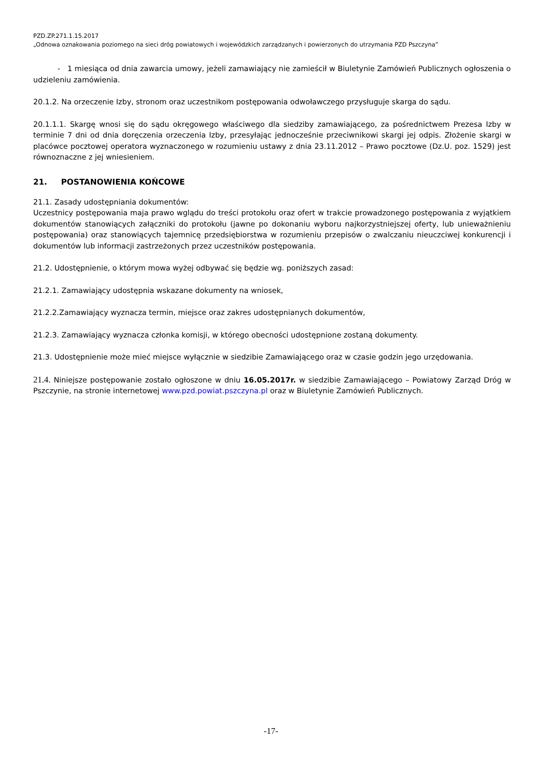PZD.ZP.271.1.15.2017
„Odnowa oznakowania poziomego na sieci dróg powiatowych i wojewódzkich zarządzanych i powierzonych do utrzymania PZD Pszczyna”
- 1 miesiąca od dnia zawarcia umowy, jeżeli zamawiający nie zamieścił w Biuletynie Zamówień Publicznych ogłoszenia o udzieleniu zamówienia.
20.1.2. Na orzeczenie Izby, stronom oraz uczestnikom postępowania odwoławczego przysługuje skarga do sądu.
20.1.1.1. Skargę wnosi się do sądu okręgowego właściwego dla siedziby zamawiającego, za pośrednictwem Prezesa Izby w terminie 7 dni od dnia doręczenia orzeczenia Izby, przesyłając jednocześnie przeciwnikowi skargi jej odpis. Złożenie skargi w placówce pocztowej operatora wyznaczonego w rozumieniu ustawy z dnia 23.11.2012 – Prawo pocztowe (Dz.U. poz. 1529) jest równoznaczne z jej wniesieniem.
21. POSTANOWIENIA KOŃCOWE
21.1. Zasady udostępniania dokumentów:
Uczestnicy postępowania maja prawo wglądu do treści protokołu oraz ofert w trakcie prowadzonego postępowania z wyjątkiem dokumentów stanowiących załączniki do protokołu (jawne po dokonaniu wyboru najkorzystniejszej oferty, lub unieważnieniu postępowania) oraz stanowiących tajemnicę przedsiębiorstwa w rozumieniu przepisów o zwalczaniu nieuczciwej konkurencji i dokumentów lub informacji zastrzeżonych przez uczestników postępowania.
21.2. Udostępnienie, o którym mowa wyżej odbywać się będzie wg. poniższych zasad:
21.2.1. Zamawiający udostępnia wskazane dokumenty na wniosek,
21.2.2.Zamawiający wyznacza termin, miejsce oraz zakres udostępnianych dokumentów,
21.2.3. Zamawiający wyznacza członka komisji, w którego obecności udostępnione zostaną dokumenty.
21.3. Udostępnienie może mieć miejsce wyłącznie w siedzibie Zamawiającego oraz w czasie godzin jego urzędowania.
21.4. Niniejsze postępowanie zostało ogłoszone w dniu 16.05.2017r. w siedzibie Zamawiającego – Powiatowy Zarząd Dróg w Pszczynie, na stronie internetowej www.pzd.powiat.pszczyna.pl oraz w Biuletynie Zamówień Publicznych.
-17-